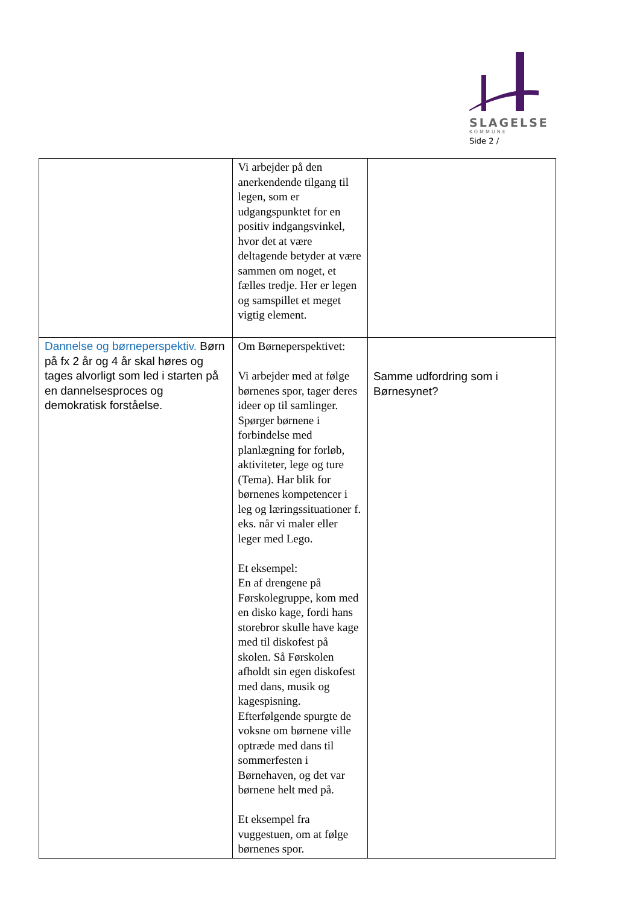SLAGELSE
KOMMUNE
Side 2 /
| | Vi arbejder på den anerkendende tilgang til legen, som er udgangspunktet for en positiv indgangsvinkel, hvor det at være deltagende betyder at være sammen om noget, et fælles tredje. Her er legen og samspillet et meget vigtig element. | |
| Dannelse og børneperspektiv. Børn på fx 2 år og 4 år skal høres og tages alvorligt som led i starten på en dannelsesproces og demokratisk forståelse. | Om Børneperspektivet: Vi arbejder med at følge børnenes spor, tager deres ideer op til samlinger. Spørger børnene i forbindelse med planlægning for forløb, aktiviteter, lege og ture (Tema). Har blik for børnenes kompetencer i leg og læringssituationer f. eks. når vi maler eller leger med Lego. Et eksempel: En af drengene på Førskolegruppe, kom med en disko kage, fordi hans storebror skulle have kage med til diskofest på skolen. Så Førskolen afholdt sin egen diskofest med dans, musik og kagespisning. Efterfølgende spurgte de voksne om børnene ville optræde med dans til sommerfesten i Børnehaven, og det var børnene helt med på. Et eksempel fra vuggestuen, om at følge børnenes spor. | Samme udfordring som i Børnesynet? |